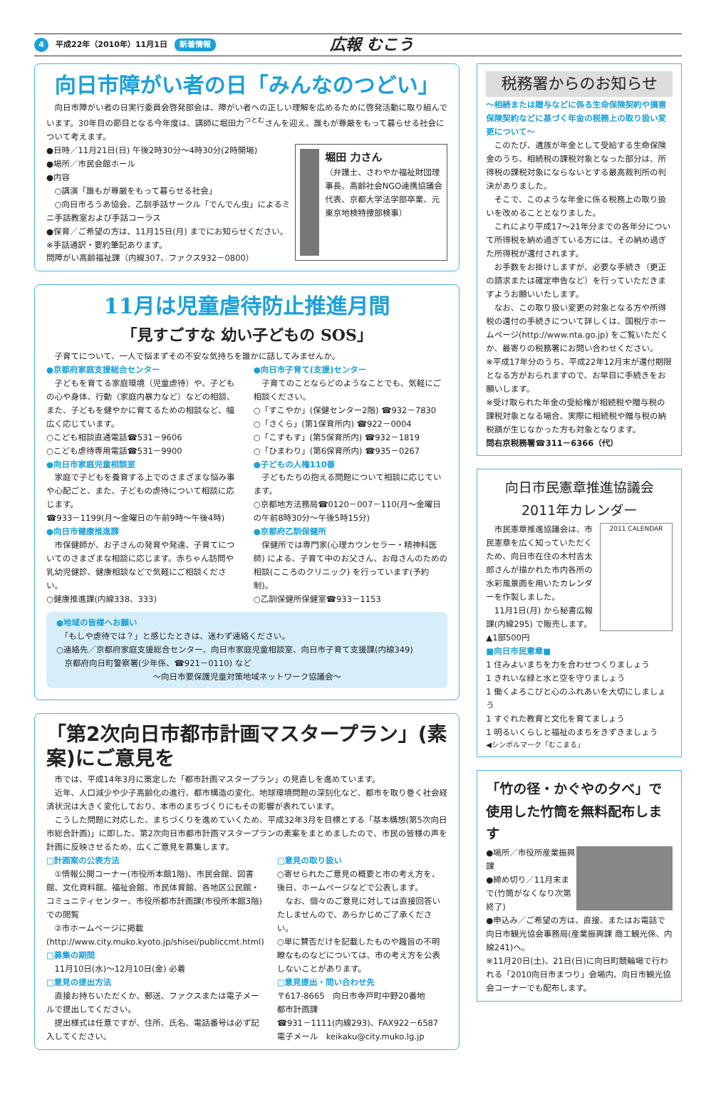4 平成22年（2010年）11月1日 新着情報 広報 むこう
向日市障がい者の日「みんなのつどい」
　向日市障がい者の日実行委員会啓発部会は、障がい者への正しい理解を広めるために啓発活動に取り組んでいます。30年目の節目となる今年度は、講師に堀田力<sup>つとむ</sup>さんを迎え、誰もが尊厳をもって暮らせる社会について考えます。
堀田 力さん
（弁護士、さわやか福祉財団理事長、高齢社会NGO連携協議会代表、京都大学法学部卒業、元東京地検特捜部検事）
●日時／11月21日(日) 午後2時30分～4時30分(2時開場)
●場所／市民会館ホール
●内容
　○講演「誰もが尊厳をもって暮らせる社会」
　○向日市ろうあ協会、乙訓手話サークル「でんでん虫」によるミニ手話教室および手話コーラス
●保育／ご希望の方は、11月15日(月) までにお知らせください。
※手話通訳・要約筆記あります。
問障がい高齢福祉課（内線307、ファクス932－0800）
11月は児童虐待防止推進月間
「見すごすな 幼い子どもの SOS」
　子育てについて、一人で悩まずその不安な気持ちを誰かに話してみませんか。
●京都府家庭支援総合センター
　子どもを育てる家庭環境（児童虐待）や、子どもの心や身体、行動（家庭内暴力など）などの相談、また、子どもを健やかに育てるための相談など、幅広く応じています。
○こども相談直通電話☎531－9606
○こども虐待専用電話☎531－9900
●向日市家庭児童相談室
　家庭で子どもを養育する上でのさまざまな悩み事や心配ごと、また、子どもの虐待について相談に応じます。
☎933－1199(月～金曜日の午前9時～午後4時)
●向日市健康推進課
　市保健師が、お子さんの発育や発達、子育てについてのさまざまな相談に応じます。赤ちゃん訪問や乳幼児健診、健康相談などで気軽にご相談ください。
○健康推進課(内線338、333)
●向日市子育て(支援)センター
　子育てのことならどのようなことでも、気軽にご相談ください。
○「すこやか」(保健センター2階) ☎932－7830
○「さくら」(第1保育所内) ☎922－0004
○「こすもす」(第5保育所内) ☎932－1819
○「ひまわり」(第6保育所内) ☎935－0267
●子どもの人権110番
　子どもたちの抱える問題について相談に応じています。
○京都地方法務局☎0120－007－110(月～金曜日の午前8時30分～午後5時15分)
●京都府乙訓保健所
　保健所では専門家(心理カウンセラー・精神科医師) による、子育て中のお父さん、お母さんのための相談(こころのクリニック) を行っています(予約制)。
○乙訓保健所保健室☎933－1153
●地域の皆様へお願い
　「もしや虐待では？」と感じたときは、迷わず連絡ください。
○連絡先／京都府家庭支援総合センター、向日市家庭児童相談室、向日市子育て支援課(内線349)
　京都府向日町警察署(少年係、☎921－0110) など
～向日市要保護児童対策地域ネットワーク協議会～
「第2次向日市都市計画マスタープラン」(素案)にご意見を
　市では、平成14年3月に策定した「都市計画マスタープラン」の見直しを進めています。
　近年、人口減少や少子高齢化の進行、都市構造の変化、地球環境問題の深刻化など、都市を取り巻く社会経済状況は大きく変化しており、本市のまちづくりにもその影響が表れています。
　こうした問題に対応した、まちづくりを進めていくため、平成32年3月を目標とする「基本構想(第5次向日市総合計画)」に即した、第2次向日市都市計画マスタープランの素案をまとめましたので、市民の皆様の声を計画に反映させるため、広くご意見を募集します。
□計画案の公表方法
　①情報公開コーナー(市役所本館1階)、市民会館、図書館、文化資料館、福祉会館、市民体育館、各地区公民館・コミュニティセンター、市役所都市計画課(市役所本館3階)での閲覧
　②市ホームページに掲載(http://www.city.muko.kyoto.jp/shisei/publiccmt.html)
□募集の期間
　11月10日(水)～12月10日(金) 必着
□意見の提出方法
　直接お持ちいただくか、郵送、ファクスまたは電子メールで提出してください。
　提出様式は任意ですが、住所、氏名、電話番号は必ず記入してください。
□意見の取り扱い
○寄せられたご意見の概要と市の考え方を、後日、ホームページなどで公表します。
　なお、個々のご意見に対しては直接回答いたしませんので、あらかじめご了承ください。
○単に賛否だけを記載したものや趣旨の不明瞭なものなどについては、市の考え方を公表しないことがあります。
□意見提出・問い合わせ先
〒617-8665　向日市寺戸町中野20番地
都市計画課
☎931－1111(内線293)、FAX922－6587
電子メール　keikaku@city.muko.lg.jp
税務署からのお知らせ
～相続または贈与などに係る生命保険契約や損害保険契約などに基づく年金の税務上の取り扱い変更について～
　このたび、遺族が年金として受給する生命保険金のうち、相続税の課税対象となった部分は、所得税の課税対象にならないとする最高裁判所の判決がありました。
　そこで、このような年金に係る税務上の取り扱いを改めることとなりました。
　これにより平成17～21年分までの各年分について所得税を納め過ぎている方には、その納め過ぎた所得税が還付されます。
　お手数をお掛けしますが、必要な手続き（更正の請求または確定申告など）を行っていただきますようお願いいたします。
　なお、この取り扱い変更の対象となる方や所得税の還付の手続きについて詳しくは、国税庁ホームページ(http://www.nta.go.jp) をご覧いただくか、最寄りの税務署にお問い合わせください。
※平成17年分のうち、平成22年12月末が還付期限となる方がおられますので、お早目に手続きをお願いします。
※受け取られた年金の受給権が相続税や贈与税の課税対象となる場合、実際に相続税や贈与税の納税額が生じなかった方も対象となります。
問右京税務署☎311－6366（代）
向日市民憲章推進協議会
2011年カレンダー
2011 CALENDAR
　市民憲章推進協議会は、市民憲章を広く知っていただくため、向日市在住の木村吉太郎さんが描かれた市内各所の水彩風景画を用いたカレンダーを作製しました。
　11月1日(月) から秘書広報課(内線295) で販売します。▲1部500円
■向日市民憲章■
1 住みよいまちを力を合わせつくりましょう
1 きれいな緑と水と空を守りましょう
1 働くよろこびと心のふれあいを大切にしましょう
1 すぐれた教育と文化を育てましょう
1 明るいくらしと福祉のまちをきずきましょう
◀シンボルマーク「むこまる」
「竹の径・かぐやの夕べ」で使用した竹筒を無料配布します
●場所／市役所産業振興課
●締め切り／11月末まで(竹筒がなくなり次第終了)
●申込み／ご希望の方は、直接、またはお電話で向日市観光協会事務局(産業振興課 商工観光係、内線241)へ。
※11月20日(土)、21日(日)に向日町競輪場で行われる「2010向日市まつり」会場内、向日市観光協会コーナーでも配布します。